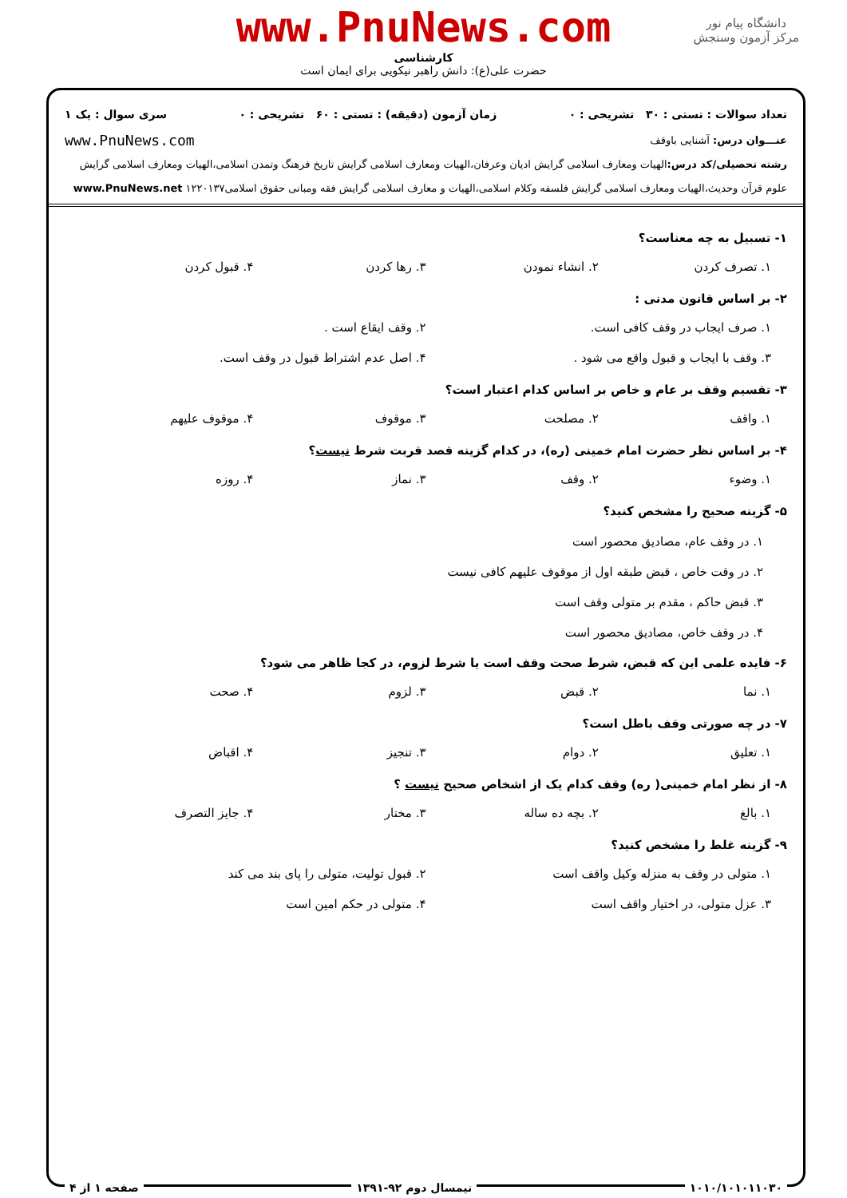www.PnuNews.com
دانشگاه پیام نور
مرکز آزمون وسنجش
کارشناسی
حضرت علی(ع): دانش راهبر نیکویی برای ایمان است
تعداد سوالات : تستی : ۳۰ تشریحی : ۰ زمان آزمون (دقیقه) : تستی : ۶۰ تشریحی : ۰ سری سوال : یک ۱
عنـــوان درس: آشنایی باوقف www.PnuNews.com
رشته تحصیلی/کد درس: الهیات ومعارف اسلامی گرایش ادیان وعرفان،الهیات ومعارف اسلامی گرایش تاریخ فرهنگ وتمدن اسلامی،الهیات ومعارف اسلامی گرایش علوم قرآن وحدیث،الهیات ومعارف اسلامی گرایش فلسفه وکلام اسلامی،الهیات و معارف اسلامی گرایش فقه ومبانی حقوق اسلامی۱۲۲۰۱۳۷ www.PnuNews.net
۱- تسبیل به چه معناست؟
۱. تصرف کردن ۲. انشاء نمودن ۳. رها کردن ۴. قبول کردن
۲- بر اساس قانون مدنی :
۱. صرف ایجاب در وقف کافی است. ۲. وقف ایقاع است .
۳. وقف با ایجاب و قبول واقع می شود .
۴. اصل عدم اشتراط قبول در وقف است.
۳- تقسیم وقف بر عام و خاص بر اساس کدام اعتبار است؟
۱. واقف ۲. مصلحت ۳. موقوف ۴. موقوف علیهم
۴- بر اساس نظر حضرت امام خمینی (ره)، در کدام گزینه قصد قربت شرط نیست؟
۱. وضوء ۲. وقف ۳. نماز ۴. روزه
۵- گزینه صحیح را مشخص کنید؟
۱. در وقف عام، مصادیق محصور است
۲. در وقت خاص ، قبض طبقه اول از موقوف علیهم کافی نیست
۳. قبض حاکم ، مقدم بر متولی وقف است
۴. در وقف خاص، مصادیق محصور است
۶- فایده علمی این که قبض، شرط صحت وقف است یا شرط لزوم، در کجا ظاهر می شود؟
۱. نما ۲. قبض ۳. لزوم ۴. صحت
۷- در چه صورتی وقف باطل است؟
۱. تعلیق ۲. دوام ۳. تنجیز ۴. اقباض
۸- از نظر امام خمینی( ره) وقف کدام یک از اشخاص صحیح نیست ؟
۱. بالغ ۲. بچه ده ساله ۳. مختار ۴. جایز التصرف
۹- گزینه غلط را مشخص کنید؟
۱. متولی در وقف به منزله وکیل واقف است
۲. قبول تولیت، متولی را پای بند می کند
۳. عزل متولی، در اختیار واقف است
۴. متولی در حکم امین است
۱۰۱۰/۱۰۱۰۱۱۰۳۰ نیمسال دوم ۹۲-۱۳۹۱ صفحه ۱ از ۴